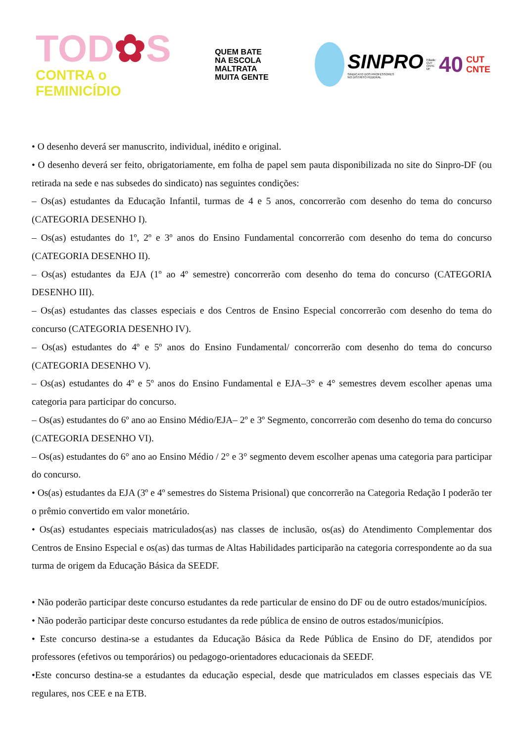TOD✿S
CONTRA o FEMINICÍDIO
QUEM BATE
NA ESCOLA
MALTRATA
MUITA GENTE
SINPRO
SINDICATO DOS PROFESSORES
NO DISTRITO FEDERAL
Filiado:
CUT
CNTE
DF 40
CUT
CNTE
• O desenho deverá ser manuscrito, individual, inédito e original.
• O desenho deverá ser feito, obrigatoriamente, em folha de papel sem pauta disponibilizada no site do Sinpro-DF (ou retirada na sede e nas subsedes do sindicato) nas seguintes condições:
– Os(as) estudantes da Educação Infantil, turmas de 4 e 5 anos, concorrerão com desenho do tema do concurso (CATEGORIA DESENHO I).
– Os(as) estudantes do 1º, 2º e 3º anos do Ensino Fundamental concorrerão com desenho do tema do concurso (CATEGORIA DESENHO II).
– Os(as) estudantes da EJA (1º ao 4º semestre) concorrerão com desenho do tema do concurso (CATEGORIA DESENHO III).
– Os(as) estudantes das classes especiais e dos Centros de Ensino Especial concorrerão com desenho do tema do concurso (CATEGORIA DESENHO IV).
– Os(as) estudantes do 4º e 5º anos do Ensino Fundamental/ concorrerão com desenho do tema do concurso (CATEGORIA DESENHO V).
– Os(as) estudantes do 4º e 5º anos do Ensino Fundamental e EJA–3° e 4° semestres devem escolher apenas uma categoria para participar do concurso.
– Os(as) estudantes do 6º ano ao Ensino Médio/EJA– 2º e 3º Segmento, concorrerão com desenho do tema do concurso (CATEGORIA DESENHO VI).
– Os(as) estudantes do 6° ano ao Ensino Médio / 2° e 3° segmento devem escolher apenas uma categoria para participar do concurso.
• Os(as) estudantes da EJA (3º e 4º semestres do Sistema Prisional) que concorrerão na Categoria Redação I poderão ter o prêmio convertido em valor monetário.
• Os(as) estudantes especiais matriculados(as) nas classes de inclusão, os(as) do Atendimento Complementar dos Centros de Ensino Especial e os(as) das turmas de Altas Habilidades participarão na categoria correspondente ao da sua turma de origem da Educação Básica da SEEDF.
• Não poderão participar deste concurso estudantes da rede particular de ensino do DF ou de outro estados/municípios.
• Não poderão participar deste concurso estudantes da rede pública de ensino de outros estados/municípios.
• Este concurso destina-se a estudantes da Educação Básica da Rede Pública de Ensino do DF, atendidos por professores (efetivos ou temporários) ou pedagogo-orientadores educacionais da SEEDF.
•Este concurso destina-se a estudantes da educação especial, desde que matriculados em classes especiais das VE regulares, nos CEE e na ETB.